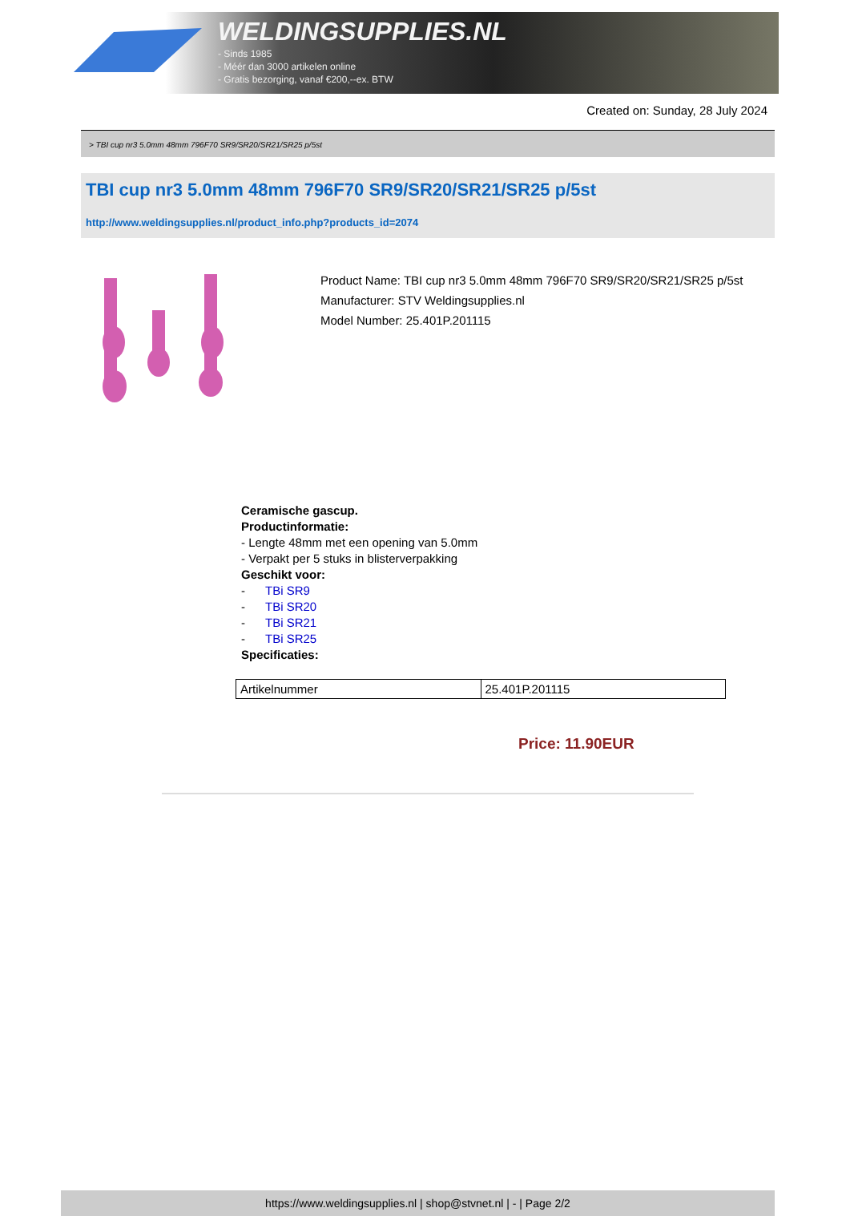WELDINGSUPPLIES.NL
- Sinds 1985
- Méér dan 3000 artikelen online
- Gratis bezorging, vanaf €200,--ex. BTW
Created on: Sunday, 28 July 2024
> TBI cup nr3 5.0mm 48mm 796F70 SR9/SR20/SR21/SR25 p/5st
TBI cup nr3 5.0mm 48mm 796F70 SR9/SR20/SR21/SR25 p/5st
http://www.weldingsupplies.nl/product_info.php?products_id=2074
Product Name: TBI cup nr3 5.0mm 48mm 796F70 SR9/SR20/SR21/SR25 p/5st
Manufacturer: STV Weldingsupplies.nl
Model Number: 25.401P.201115
Ceramische gascup.
Productinformatie:
- Lengte 48mm met een opening van 5.0mm
- Verpakt per 5 stuks in blisterverpakking
Geschikt voor:
- TBi SR9
- TBi SR20
- TBi SR21
- TBi SR25
Specificaties:
| Artikelnummer | 25.401P.201115 |
Price: 11.90EUR
https://www.weldingsupplies.nl | shop@stvnet.nl | - | Page 2/2